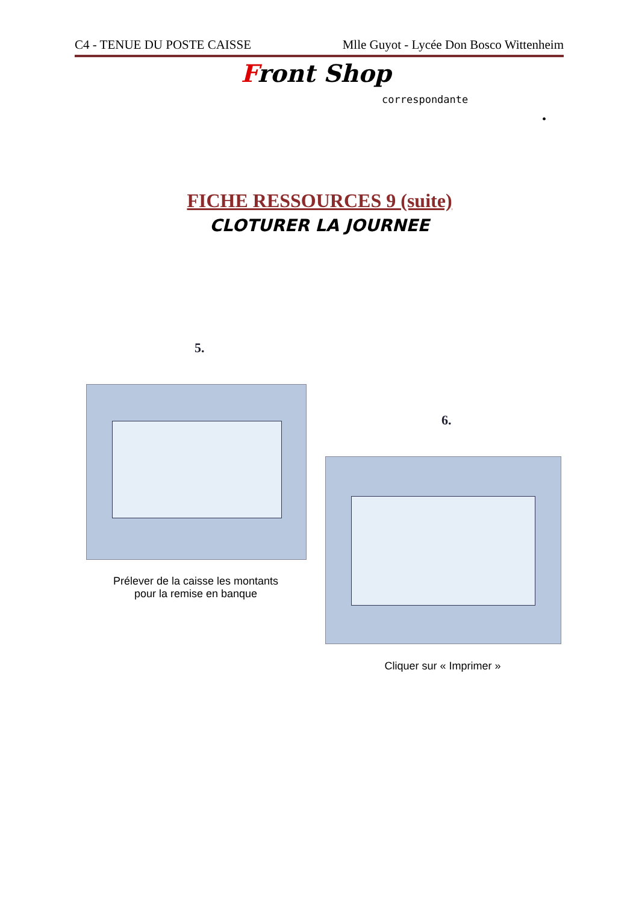C4 - TENUE DU POSTE CAISSE Mlle Guyot - Lycée Don Bosco Wittenheim
Front Shop
correspondante
•
FICHE RESSOURCES 9 (suite)
CLOTURER LA JOURNEE
5.
Prélever de la caisse les montants
pour la remise en banque
6.
Cliquer sur « Imprimer »